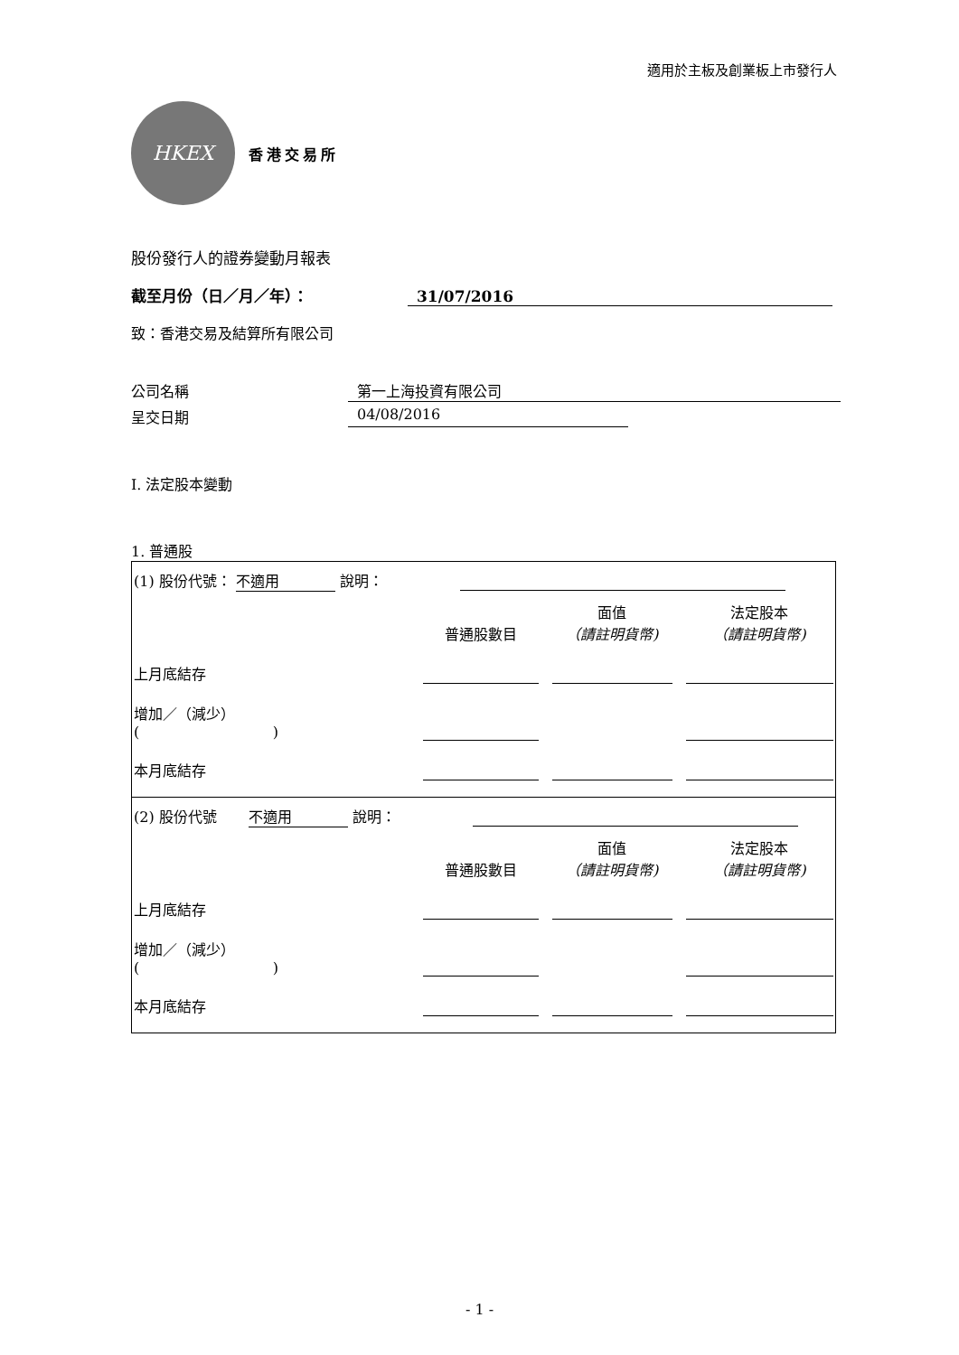適用於主板及創業板上市發行人
HKEX
香港交易所
股份發行人的證券變動月報表
截至月份（日／月／年）： 31/07/2016
致：香港交易及結算所有限公司
公司名稱 第一上海投資有限公司
呈交日期 04/08/2016
I. 法定股本變動
1. 普通股
(1) 股份代號： 不適用 說明：
| | 普通股數目 | 面值 （請註明貨幣) | 法定股本 （請註明貨幣) |
| 上月底結存 | | | |
| 增加／（減少） ( ) | | | |
| 本月底結存 | | | |
(2) 股份代號 不適用 說明：
| | 普通股數目 | 面值 （請註明貨幣) | 法定股本 （請註明貨幣) |
| 上月底結存 | | | |
| 增加／（減少） ( ) | | | |
| 本月底結存 | | | |
- 1 -